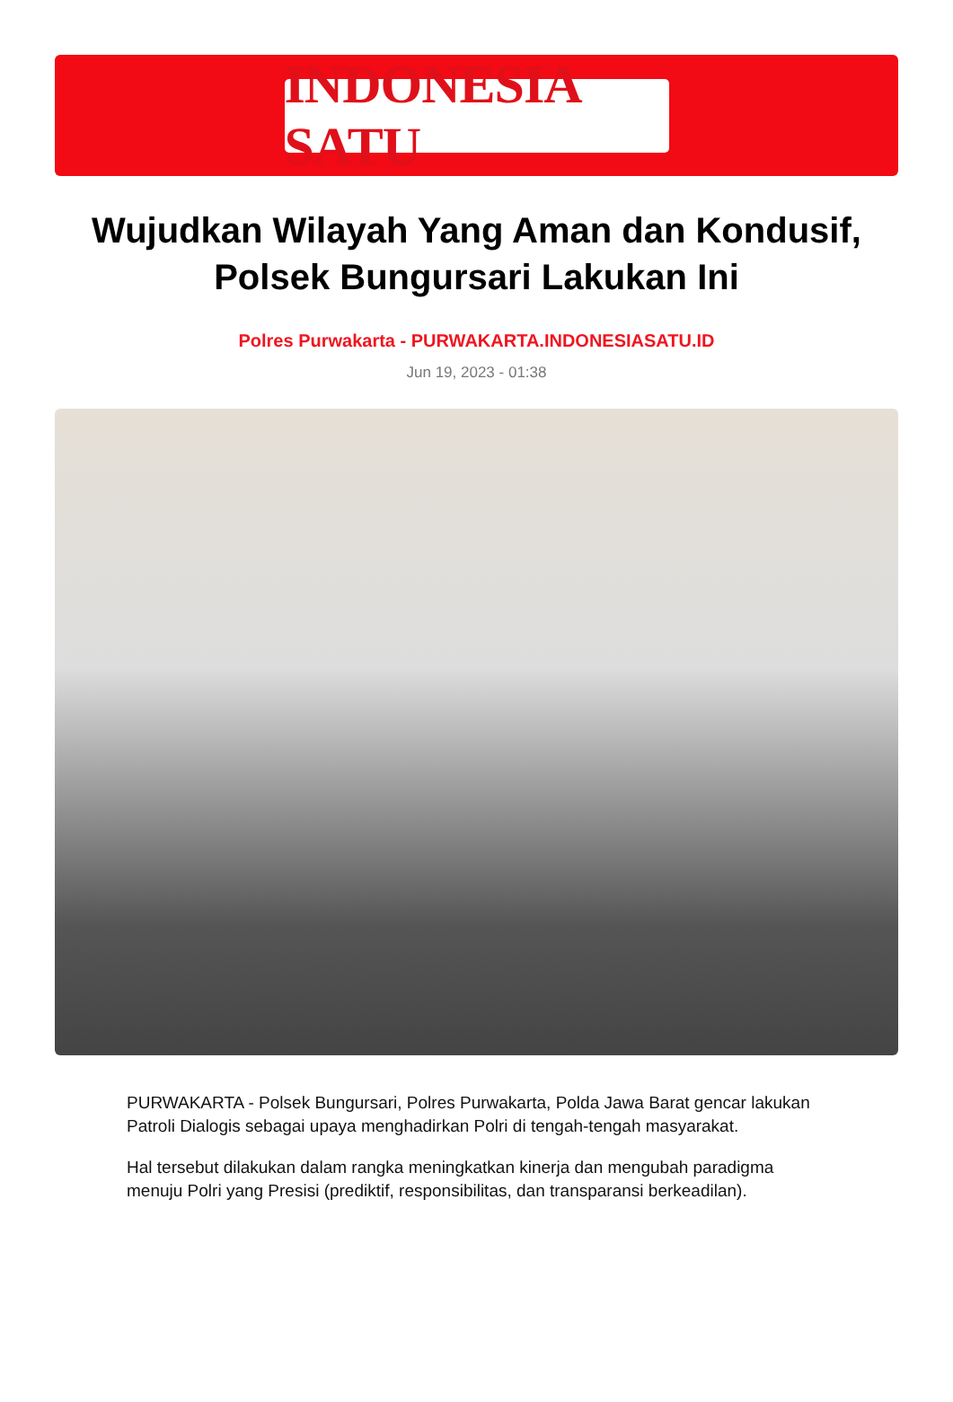INDONESIA SATU
Wujudkan Wilayah Yang Aman dan Kondusif, Polsek Bungursari Lakukan Ini
Polres Purwakarta - PURWAKARTA.INDONESIASATU.ID
Jun 19, 2023 - 01:38
PURWAKARTA - Polsek Bungursari, Polres Purwakarta, Polda Jawa Barat gencar lakukan Patroli Dialogis sebagai upaya menghadirkan Polri di tengah-tengah masyarakat.
Hal tersebut dilakukan dalam rangka meningkatkan kinerja dan mengubah paradigma menuju Polri yang Presisi (prediktif, responsibilitas, dan transparansi berkeadilan).